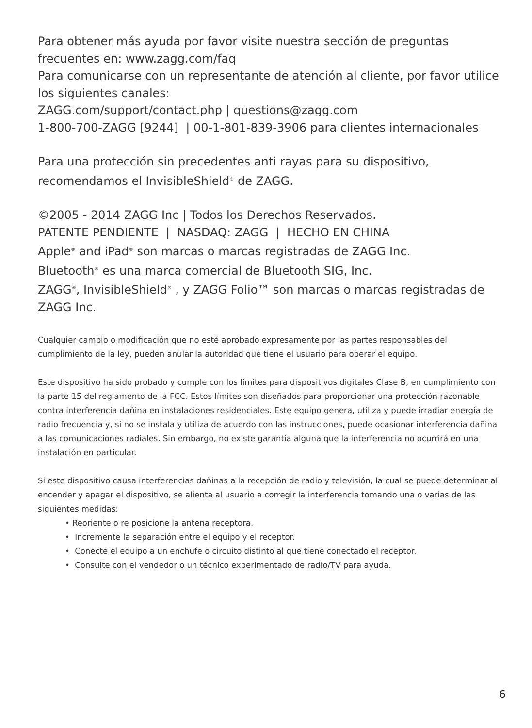Para obtener más ayuda por favor visite nuestra sección de preguntas frecuentes en: www.zagg.com/faq
Para comunicarse con un representante de atención al cliente, por favor utilice los siguientes canales:
ZAGG.com/support/contact.php | questions@zagg.com
1-800-700-ZAGG [9244] | 00-1-801-839-3906 para clientes internacionales
Para una protección sin precedentes anti rayas para su dispositivo, recomendamos el InvisibleShield<sup>®</sup> de ZAGG.
©2005 - 2014 ZAGG Inc | Todos los Derechos Reservados.
PATENTE PENDIENTE | NASDAQ: ZAGG | HECHO EN CHINA
Apple<sup>®</sup> and iPad<sup>®</sup> son marcas o marcas registradas de ZAGG Inc.
Bluetooth<sup>®</sup> es una marca comercial de Bluetooth SIG, Inc.
ZAGG<sup>®</sup>, InvisibleShield<sup>®</sup> , y ZAGG Folio™ son marcas o marcas registradas de ZAGG Inc.
Cualquier cambio o modificación que no esté aprobado expresamente por las partes responsables del cumplimiento de la ley, pueden anular la autoridad que tiene el usuario para operar el equipo.
Este dispositivo ha sido probado y cumple con los límites para dispositivos digitales Clase B, en cumplimiento con la parte 15 del reglamento de la FCC. Estos límites son diseñados para proporcionar una protección razonable contra interferencia dañina en instalaciones residenciales. Este equipo genera, utiliza y puede irradiar energía de radio frecuencia y, si no se instala y utiliza de acuerdo con las instrucciones, puede ocasionar interferencia dañina a las comunicaciones radiales. Sin embargo, no existe garantía alguna que la interferencia no ocurrirá en una instalación en particular.
Si este dispositivo causa interferencias dañinas a la recepción de radio y televisión, la cual se puede determinar al encender y apagar el dispositivo, se alienta al usuario a corregir la interferencia tomando una o varias de las siguientes medidas:
• Reoriente o re posicione la antena receptora.
• Incremente la separación entre el equipo y el receptor.
• Conecte el equipo a un enchufe o circuito distinto al que tiene conectado el receptor.
• Consulte con el vendedor o un técnico experimentado de radio/TV para ayuda.
6